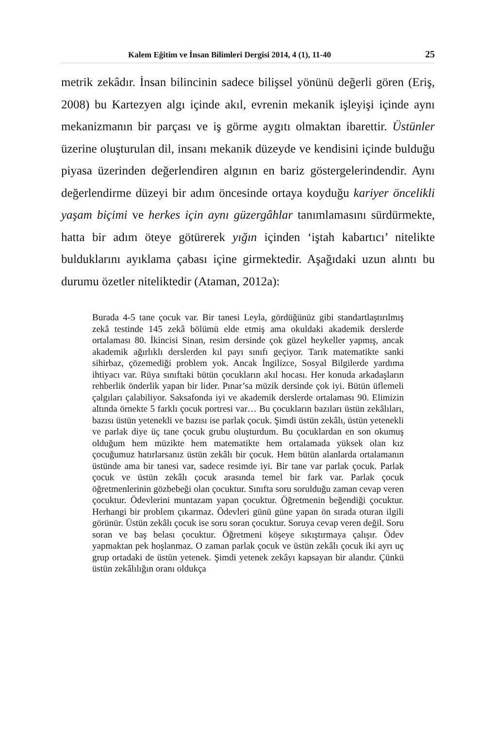Kalem Eğitim ve İnsan Bilimleri Dergisi 2014, 4 (1), 11-40 25
metrik zekâdır. İnsan bilincinin sadece bilişsel yönünü değerli gören (Eriş, 2008) bu Kartezyen algı içinde akıl, evrenin mekanik işleyişi içinde aynı mekanizmanın bir parçası ve iş görme aygıtı olmaktan ibarettir. Üstünler üzerine oluşturulan dil, insanı mekanik düzeyde ve kendisini içinde bulduğu piyasa üzerinden değerlendiren algının en bariz göstergelerindendir. Aynı değerlendirme düzeyi bir adım öncesinde ortaya koyduğu kariyer öncelikli yaşam biçimi ve herkes için aynı güzergâhlar tanımlamasını sürdürmekte, hatta bir adım öteye götürerek yığın içinden ‘iştah kabartıcı’ nitelikte bulduklarını ayıklama çabası içine girmektedir. Aşağıdaki uzun alıntı bu durumu özetler niteliktedir (Ataman, 2012a):
Burada 4-5 tane çocuk var. Bir tanesi Leyla, gördüğünüz gibi standartlaştırılmış zekâ testinde 145 zekâ bölümü elde etmiş ama okuldaki akademik derslerde ortalaması 80. İkincisi Sinan, resim dersinde çok güzel heykeller yapmış, ancak akademik ağırlıklı derslerden kıl payı sınıfı geçiyor. Tarık matematikte sanki sihirbaz, çözemediği problem yok. Ancak İngilizce, Sosyal Bilgilerde yardıma ihtiyacı var. Rüya sınıftaki bütün çocukların akıl hocası. Her konuda arkadaşların rehberlik önderlik yapan bir lider. Pınar’sa müzik dersinde çok iyi. Bütün üflemeli çalgıları çalabiliyor. Saksafonda iyi ve akademik derslerde ortalaması 90. Elimizin altında örnekte 5 farklı çocuk portresi var… Bu çocukların bazıları üstün zekâlıları, bazısı üstün yetenekli ve bazısı ise parlak çocuk. Şimdi üstün zekâlı, üstün yetenekli ve parlak diye üç tane çocuk grubu oluşturdum. Bu çocuklardan en son okumuş olduğum hem müzikte hem matematikte hem ortalamada yüksek olan kız çocuğumuz hatırlarsanız üstün zekâlı bir çocuk. Hem bütün alanlarda ortalamanın üstünde ama bir tanesi var, sadece resimde iyi. Bir tane var parlak çocuk. Parlak çocuk ve üstün zekâlı çocuk arasında temel bir fark var. Parlak çocuk öğretmenlerinin gözbebeği olan çocuktur. Sınıfta soru sorulduğu zaman cevap veren çocuktur. Ödevlerini muntazam yapan çocuktur. Öğretmenin beğendiği çocuktur. Herhangi bir problem çıkarmaz. Ödevleri günü güne yapan ön sırada oturan ilgili görünür. Üstün zekâlı çocuk ise soru soran çocuktur. Soruya cevap veren değil. Soru soran ve baş belası çocuktur. Öğretmeni köşeye sıkıştırmaya çalışır. Ödev yapmaktan pek hoşlanmaz. O zaman parlak çocuk ve üstün zekâlı çocuk iki ayrı uç grup ortadaki de üstün yetenek. Şimdi yetenek zekâyı kapsayan bir alandır. Çünkü üstün zekâlılığın oranı oldukça